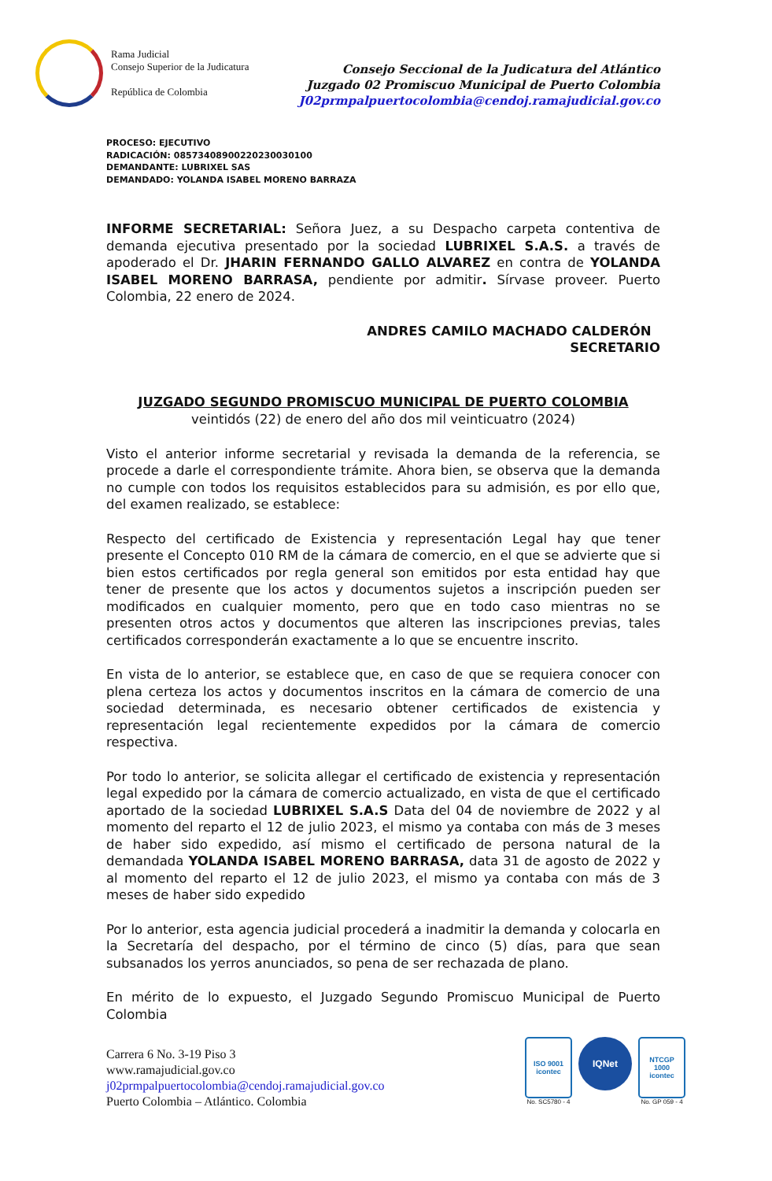Rama Judicial
Consejo Superior de la Judicatura
República de Colombia
Consejo Seccional de la Judicatura del Atlántico
Juzgado 02 Promiscuo Municipal de Puerto Colombia
J02prmpalpuertocolombia@cendoj.ramajudicial.gov.co
PROCESO: EJECUTIVO
RADICACIÓN: 08573408900220230030100
DEMANDANTE: LUBRIXEL SAS
DEMANDADO: YOLANDA ISABEL MORENO BARRAZA
INFORME SECRETARIAL: Señora Juez, a su Despacho carpeta contentiva de demanda ejecutiva presentado por la sociedad LUBRIXEL S.A.S. a través de apoderado el Dr. JHARIN FERNANDO GALLO ALVAREZ en contra de YOLANDA ISABEL MORENO BARRASA, pendiente por admitir. Sírvase proveer. Puerto Colombia, 22 enero de 2024.
ANDRES CAMILO MACHADO CALDERÓN
SECRETARIO
JUZGADO SEGUNDO PROMISCUO MUNICIPAL DE PUERTO COLOMBIA
veintidós (22) de enero del año dos mil veinticuatro (2024)
Visto el anterior informe secretarial y revisada la demanda de la referencia, se procede a darle el correspondiente trámite. Ahora bien, se observa que la demanda no cumple con todos los requisitos establecidos para su admisión, es por ello que, del examen realizado, se establece:
Respecto del certificado de Existencia y representación Legal hay que tener presente el Concepto 010 RM de la cámara de comercio, en el que se advierte que si bien estos certificados por regla general son emitidos por esta entidad hay que tener de presente que los actos y documentos sujetos a inscripción pueden ser modificados en cualquier momento, pero que en todo caso mientras no se presenten otros actos y documentos que alteren las inscripciones previas, tales certificados corresponderán exactamente a lo que se encuentre inscrito.
En vista de lo anterior, se establece que, en caso de que se requiera conocer con plena certeza los actos y documentos inscritos en la cámara de comercio de una sociedad determinada, es necesario obtener certificados de existencia y representación legal recientemente expedidos por la cámara de comercio respectiva.
Por todo lo anterior, se solicita allegar el certificado de existencia y representación legal expedido por la cámara de comercio actualizado, en vista de que el certificado aportado de la sociedad LUBRIXEL S.A.S Data del 04 de noviembre de 2022 y al momento del reparto el 12 de julio 2023, el mismo ya contaba con más de 3 meses de haber sido expedido, así mismo el certificado de persona natural de la demandada YOLANDA ISABEL MORENO BARRASA, data 31 de agosto de 2022 y al momento del reparto el 12 de julio 2023, el mismo ya contaba con más de 3 meses de haber sido expedido
Por lo anterior, esta agencia judicial procederá a inadmitir la demanda y colocarla en la Secretaría del despacho, por el término de cinco (5) días, para que sean subsanados los yerros anunciados, so pena de ser rechazada de plano.
En mérito de lo expuesto, el Juzgado Segundo Promiscuo Municipal de Puerto Colombia
Carrera 6 No. 3-19 Piso 3
www.ramajudicial.gov.co
j02prmpalpuertocolombia@cendoj.ramajudicial.gov.co
Puerto Colombia – Atlántico. Colombia
ISO 9001
icontec
No. SC5780 - 4
IQNet
NTCGP
1000
icontec
No. GP 059 - 4